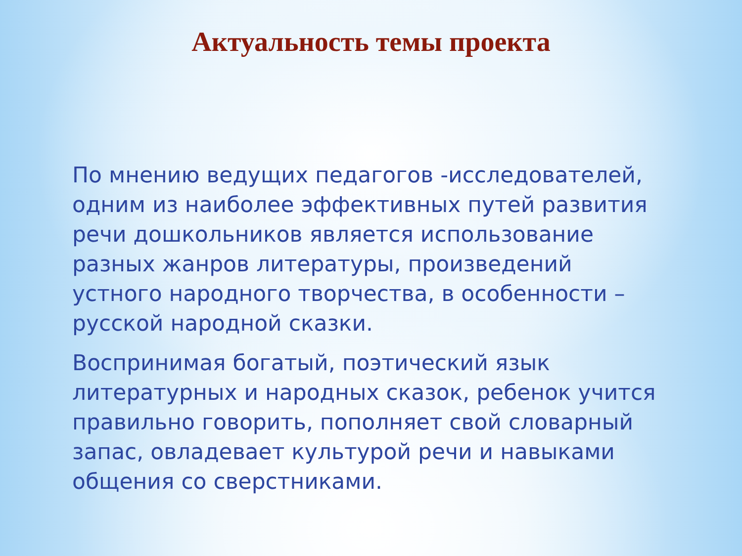Актуальность темы проекта
По мнению ведущих педагогов -исследователей, одним из наиболее эффективных путей развития речи дошкольников является использование разных жанров литературы, произведений устного народного творчества, в особенности – русской народной сказки.
Воспринимая богатый, поэтический язык литературных и народных сказок, ребенок учится правильно говорить, пополняет свой словарный запас, овладевает культурой речи и навыками общения со сверстниками.